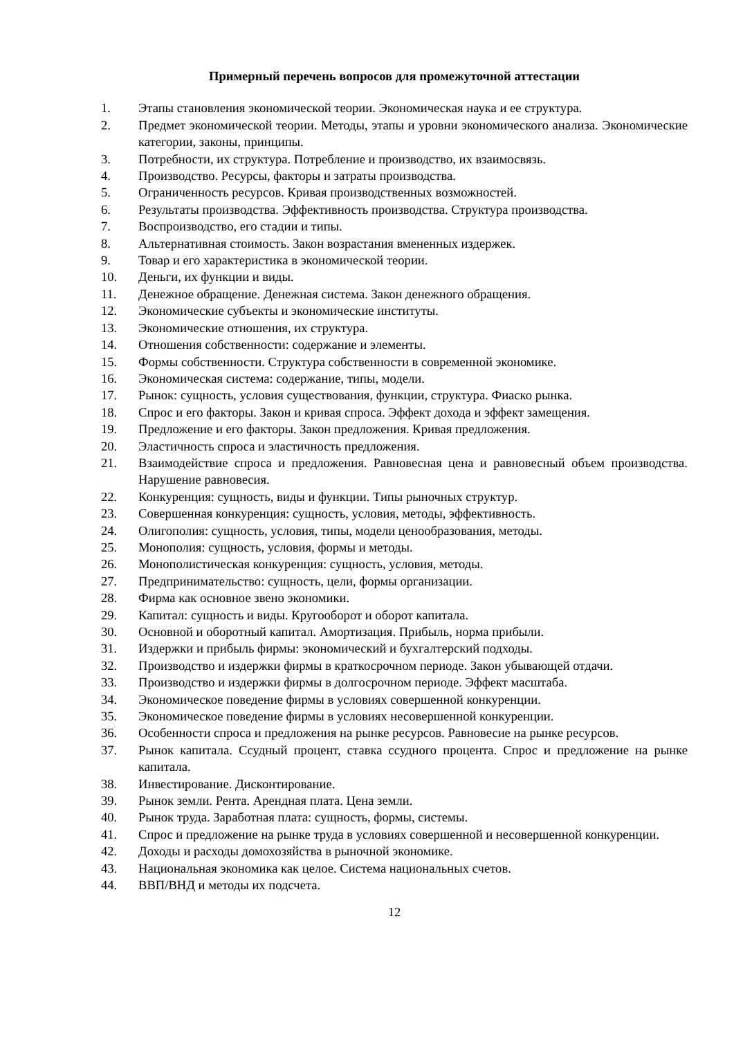Примерный перечень вопросов для промежуточной аттестации
1. Этапы становления экономической теории. Экономическая наука и ее структура.
2. Предмет экономической теории. Методы, этапы и уровни экономического анализа. Экономические категории, законы, принципы.
3. Потребности, их структура. Потребление и производство, их взаимосвязь.
4. Производство. Ресурсы, факторы и затраты производства.
5. Ограниченность ресурсов. Кривая производственных возможностей.
6. Результаты производства. Эффективность производства. Структура производства.
7. Воспроизводство, его стадии и типы.
8. Альтернативная стоимость. Закон возрастания вмененных издержек.
9. Товар и его характеристика в экономической теории.
10. Деньги, их функции и виды.
11. Денежное обращение. Денежная система. Закон денежного обращения.
12. Экономические субъекты и экономические институты.
13. Экономические отношения, их структура.
14. Отношения собственности: содержание и элементы.
15. Формы собственности. Структура собственности в современной экономике.
16. Экономическая система: содержание, типы, модели.
17. Рынок: сущность, условия существования, функции, структура. Фиаско рынка.
18. Спрос и его факторы. Закон и кривая спроса. Эффект дохода и эффект замещения.
19. Предложение и его факторы. Закон предложения. Кривая предложения.
20. Эластичность спроса и эластичность предложения.
21. Взаимодействие спроса и предложения. Равновесная цена и равновесный объем производства. Нарушение равновесия.
22. Конкуренция: сущность, виды и функции. Типы рыночных структур.
23. Совершенная конкуренция: сущность, условия, методы, эффективность.
24. Олигополия: сущность, условия, типы, модели ценообразования, методы.
25. Монополия: сущность, условия, формы и методы.
26. Монополистическая конкуренция: сущность, условия, методы.
27. Предпринимательство: сущность, цели, формы организации.
28. Фирма как основное звено экономики.
29. Капитал: сущность и виды. Кругооборот и оборот капитала.
30. Основной и оборотный капитал. Амортизация. Прибыль, норма прибыли.
31. Издержки и прибыль фирмы: экономический и бухгалтерский подходы.
32. Производство и издержки фирмы в краткосрочном периоде. Закон убывающей отдачи.
33. Производство и издержки фирмы в долгосрочном периоде. Эффект масштаба.
34. Экономическое поведение фирмы в условиях совершенной конкуренции.
35. Экономическое поведение фирмы в условиях несовершенной конкуренции.
36. Особенности спроса и предложения на рынке ресурсов. Равновесие на рынке ресурсов.
37. Рынок капитала. Ссудный процент, ставка ссудного процента. Спрос и предложение на рынке капитала.
38. Инвестирование. Дисконтирование.
39. Рынок земли. Рента. Арендная плата. Цена земли.
40. Рынок труда. Заработная плата: сущность, формы, системы.
41. Спрос и предложение на рынке труда в условиях совершенной и несовершенной конкуренции.
42. Доходы и расходы домохозяйства в рыночной экономике.
43. Национальная экономика как целое. Система национальных счетов.
44. ВВП/ВНД и методы их подсчета.
12